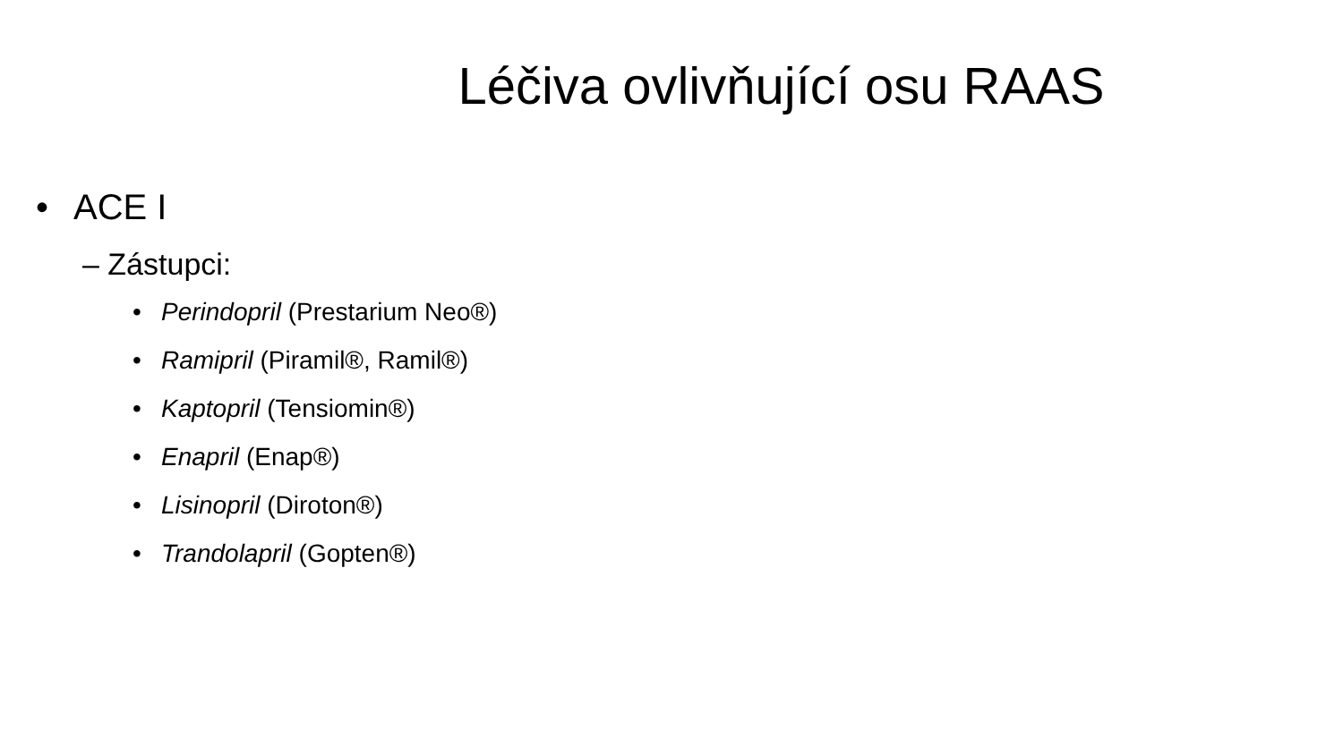Léčiva ovlivňující osu RAAS
• ACE I
– Zástupci:
• Perindopril (Prestarium Neo®)
• Ramipril (Piramil®, Ramil®)
• Kaptopril (Tensiomin®)
• Enapril (Enap®)
• Lisinopril (Diroton®)
• Trandolapril (Gopten®)